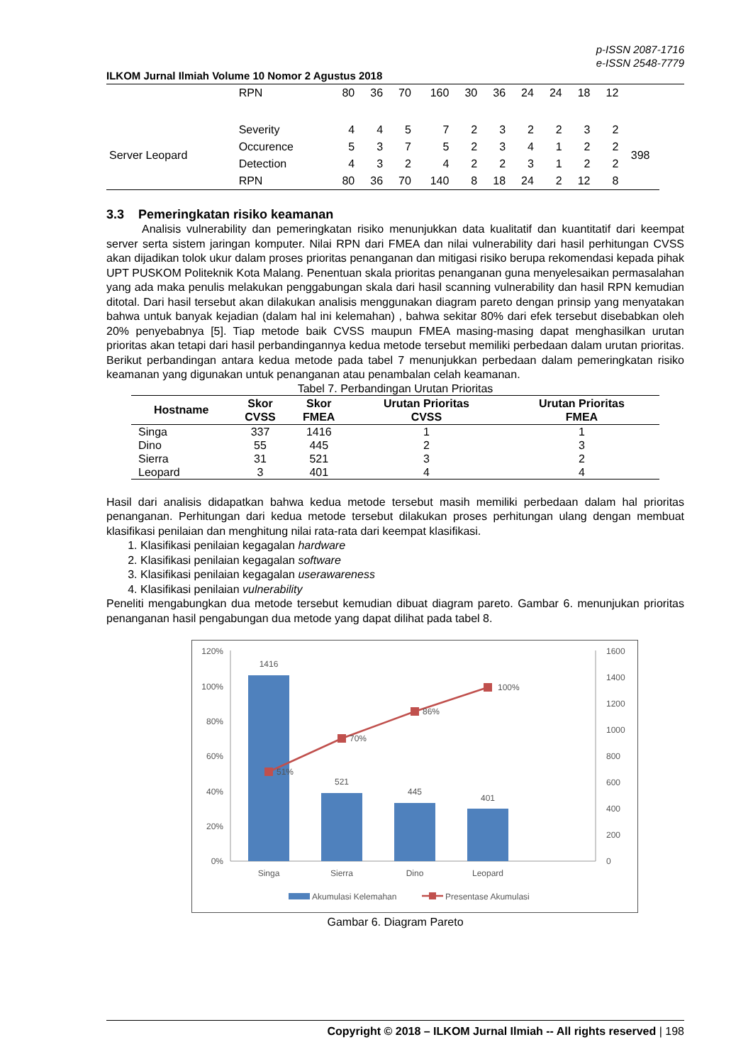p-ISSN 2087-1716
e-ISSN 2548-7779
ILKOM Jurnal Ilmiah Volume 10 Nomor 2 Agustus 2018
| | RPN | 80 | 36 | 70 | 160 | 30 | 36 | 24 | 24 | 18 | 12 | |
| Server Leopard | Severity | 4 | 4 | 5 | 7 | 2 | 3 | 2 | 2 | 3 | 2 | 398 |
| | Occurence | 5 | 3 | 7 | 5 | 2 | 3 | 4 | 1 | 2 | 2 | |
| | Detection | 4 | 3 | 2 | 4 | 2 | 2 | 3 | 1 | 2 | 2 | |
| | RPN | 80 | 36 | 70 | 140 | 8 | 18 | 24 | 2 | 12 | 8 | |
3.3 Pemeringkatan risiko keamanan
Analisis vulnerability dan pemeringkatan risiko menunjukkan data kualitatif dan kuantitatif dari keempat server serta sistem jaringan komputer. Nilai RPN dari FMEA dan nilai vulnerability dari hasil perhitungan CVSS akan dijadikan tolok ukur dalam proses prioritas penanganan dan mitigasi risiko berupa rekomendasi kepada pihak UPT PUSKOM Politeknik Kota Malang. Penentuan skala prioritas penanganan guna menyelesaikan permasalahan yang ada maka penulis melakukan penggabungan skala dari hasil scanning vulnerability dan hasil RPN kemudian ditotal. Dari hasil tersebut akan dilakukan analisis menggunakan diagram pareto dengan prinsip yang menyatakan bahwa untuk banyak kejadian (dalam hal ini kelemahan) , bahwa sekitar 80% dari efek tersebut disebabkan oleh 20% penyebabnya [5]. Tiap metode baik CVSS maupun FMEA masing-masing dapat menghasilkan urutan prioritas akan tetapi dari hasil perbandingannya kedua metode tersebut memiliki perbedaan dalam urutan prioritas. Berikut perbandingan antara kedua metode pada tabel 7 menunjukkan perbedaan dalam pemeringkatan risiko keamanan yang digunakan untuk penanganan atau penambalan celah keamanan.
Tabel 7. Perbandingan Urutan Prioritas
| Hostname | Skor CVSS | Skor FMEA | Urutan Prioritas CVSS | Urutan Prioritas FMEA |
| --- | --- | --- | --- | --- |
| Singa | 337 | 1416 | 1 | 1 |
| Dino | 55 | 445 | 2 | 3 |
| Sierra | 31 | 521 | 3 | 2 |
| Leopard | 3 | 401 | 4 | 4 |
Hasil dari analisis didapatkan bahwa kedua metode tersebut masih memiliki perbedaan dalam hal prioritas penanganan. Perhitungan dari kedua metode tersebut dilakukan proses perhitungan ulang dengan membuat klasifikasi penilaian dan menghitung nilai rata-rata dari keempat klasifikasi.
1. Klasifikasi penilaian kegagalan hardware
2. Klasifikasi penilaian kegagalan software
3. Klasifikasi penilaian kegagalan userawareness
4. Klasifikasi penilaian vulnerability
Peneliti mengabungkan dua metode tersebut kemudian dibuat diagram pareto. Gambar 6. menunjukan prioritas penanganan hasil pengabungan dua metode yang dapat dilihat pada tabel 8.
120%
100%
80%
60%
40%
20%
0%
1600
1400
1200
1000
800
600
400
200
0
1416
521
445
401
Singa
Sierra
Dino
Leopard
51%
70%
86%
100%
Akumulasi Kelemahan
Presentase Akumulasi
Gambar 6. Diagram Pareto
Copyright © 2018 – ILKOM Jurnal Ilmiah -- All rights reserved | 198